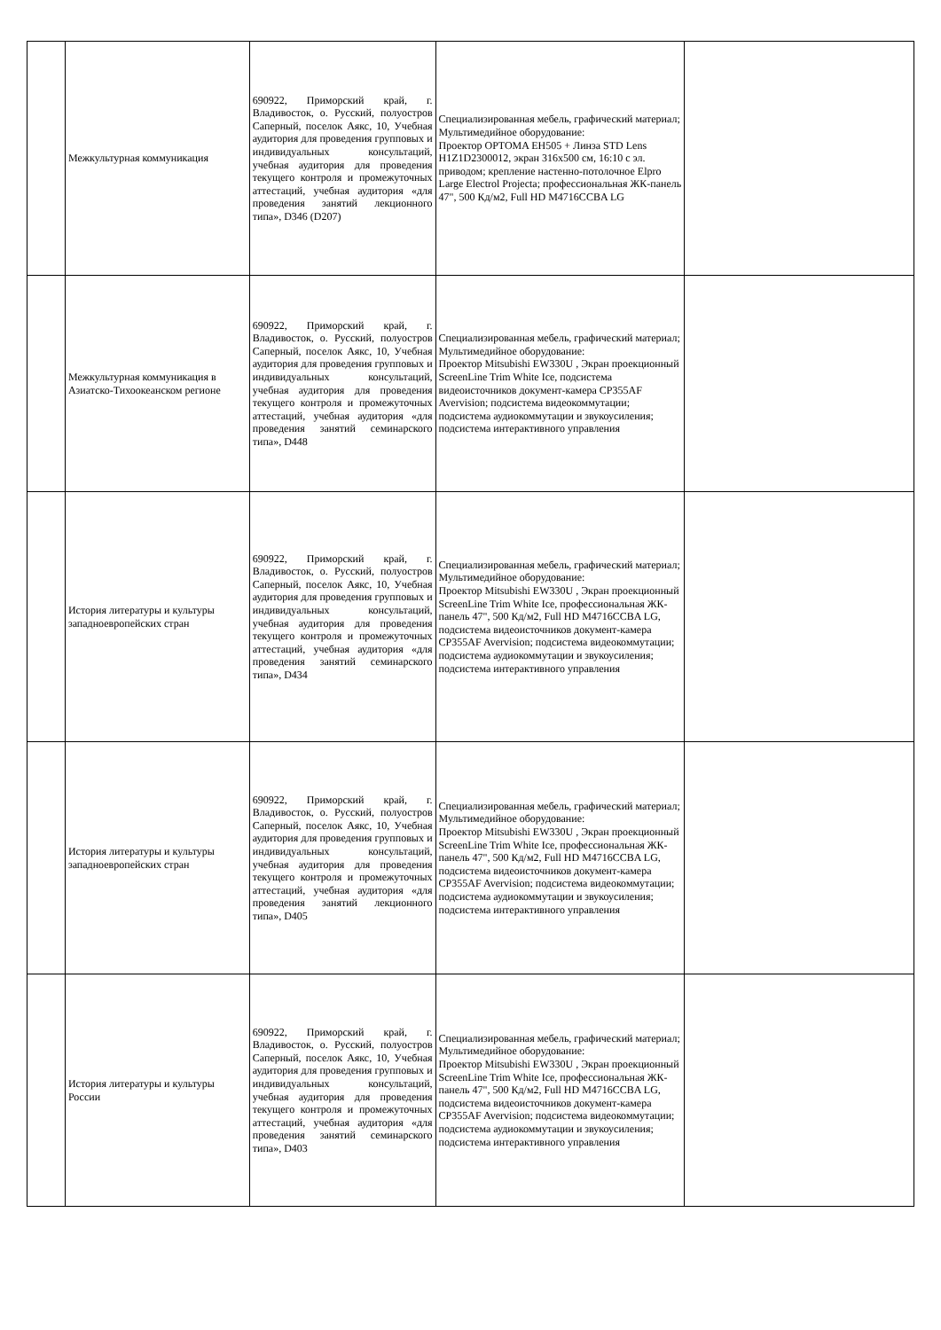| | Межкультурная коммуникация | 690922, Приморский край, г. Владивосток, о. Русский, полуостров Саперный, поселок Аякс, 10, Учебная аудитория для проведения групповых и индивидуальных консультаций, учебная аудитория для проведения текущего контроля и промежуточных аттестаций, учебная аудитория «для проведения занятий лекционного типа», D346 (D207) | Специализированная мебель, графический материал; Мультимедийное оборудование: Проектор OPTOMA EH505 + Линза STD Lens H1Z1D2300012, экран 316х500 см, 16:10 с эл. приводом; крепление настенно-потолочное Elpro Large Electrol Projecta; профессиональная ЖК-панель 47", 500 Кд/м2, Full HD M4716CCBA LG | |
| | Межкультурная коммуникация в Азиатско-Тихоокеанском регионе | 690922, Приморский край, г. Владивосток, о. Русский, полуостров Саперный, поселок Аякс, 10, Учебная аудитория для проведения групповых и индивидуальных консультаций, учебная аудитория для проведения текущего контроля и промежуточных аттестаций, учебная аудитория «для проведения занятий семинарского типа», D448 | Специализированная мебель, графический материал; Мультимедийное оборудование: Проектор Mitsubishi EW330U , Экран проекционный ScreenLine Trim White Ice, подсистема видеоисточников документ-камера CP355AF Avervision; подсистема видеокоммутации; подсистема аудиокоммутации и звукоусиления; подсистема интерактивного управления | |
| | История литературы и культуры западноевропейских стран | 690922, Приморский край, г. Владивосток, о. Русский, полуостров Саперный, поселок Аякс, 10, Учебная аудитория для проведения групповых и индивидуальных консультаций, учебная аудитория для проведения текущего контроля и промежуточных аттестаций, учебная аудитория «для проведения занятий семинарского типа», D434 | Специализированная мебель, графический материал; Мультимедийное оборудование: Проектор Mitsubishi EW330U , Экран проекционный ScreenLine Trim White Ice, профессиональная ЖК-панель 47", 500 Кд/м2, Full HD M4716CCBA LG, подсистема видеоисточников документ-камера CP355AF Avervision; подсистема видеокоммутации; подсистема аудиокоммутации и звукоусиления; подсистема интерактивного управления | |
| | История литературы и культуры западноевропейских стран | 690922, Приморский край, г. Владивосток, о. Русский, полуостров Саперный, поселок Аякс, 10, Учебная аудитория для проведения групповых и индивидуальных консультаций, учебная аудитория для проведения текущего контроля и промежуточных аттестаций, учебная аудитория «для проведения занятий лекционного типа», D405 | Специализированная мебель, графический материал; Мультимедийное оборудование: Проектор Mitsubishi EW330U , Экран проекционный ScreenLine Trim White Ice, профессиональная ЖК-панель 47", 500 Кд/м2, Full HD M4716CCBA LG, подсистема видеоисточников документ-камера CP355AF Avervision; подсистема видеокоммутации; подсистема аудиокоммутации и звукоусиления; подсистема интерактивного управления | |
| | История литературы и культуры России | 690922, Приморский край, г. Владивосток, о. Русский, полуостров Саперный, поселок Аякс, 10, Учебная аудитория для проведения групповых и индивидуальных консультаций, учебная аудитория для проведения текущего контроля и промежуточных аттестаций, учебная аудитория «для проведения занятий семинарского типа», D403 | Специализированная мебель, графический материал; Мультимедийное оборудование: Проектор Mitsubishi EW330U , Экран проекционный ScreenLine Trim White Ice, профессиональная ЖК-панель 47", 500 Кд/м2, Full HD M4716CCBA LG, подсистема видеоисточников документ-камера CP355AF Avervision; подсистема видеокоммутации; подсистема аудиокоммутации и звукоусиления; подсистема интерактивного управления | |